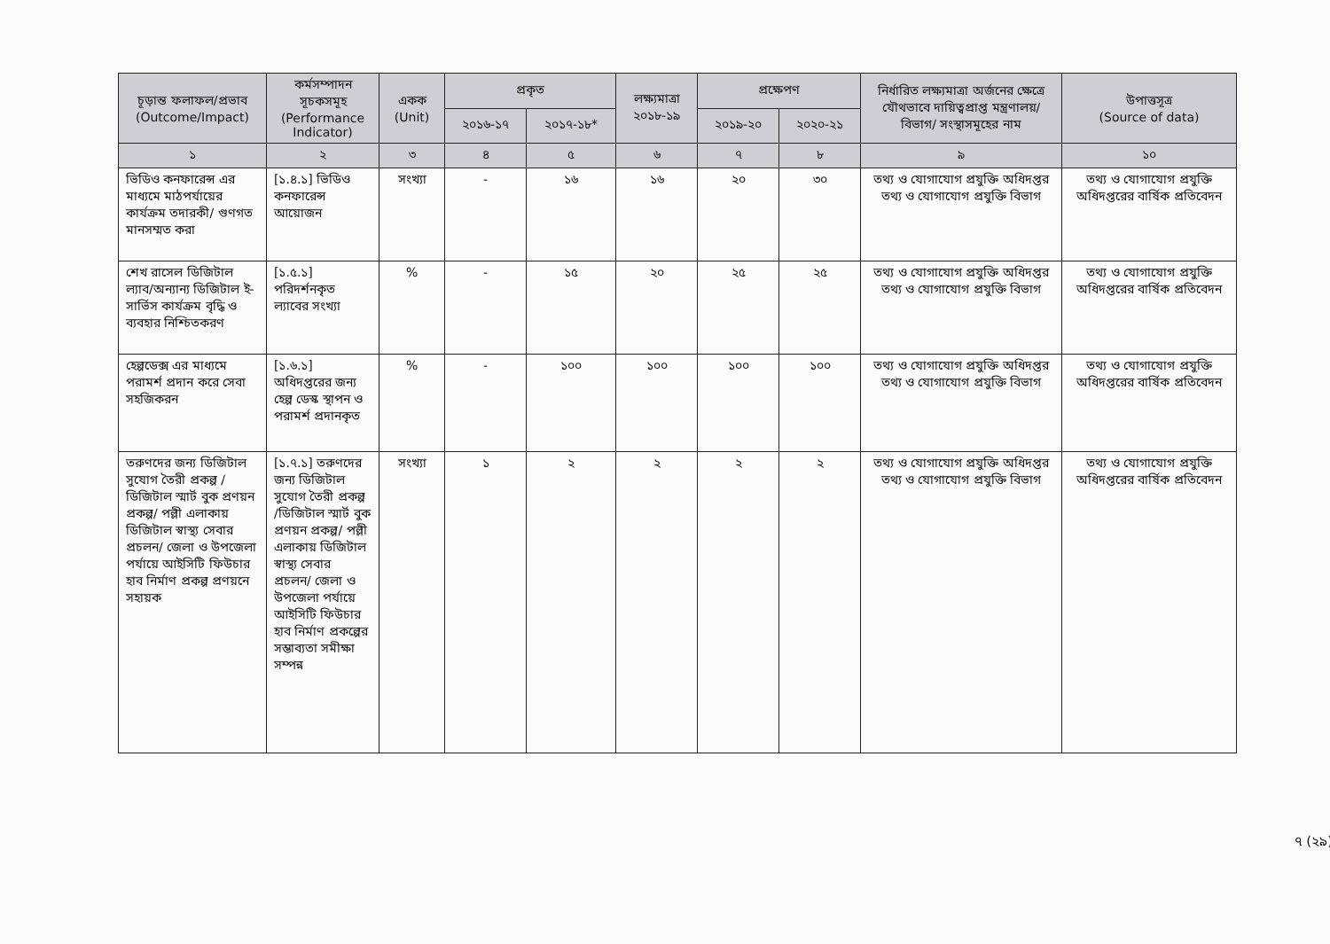| চূড়ান্ত ফলাফল/প্রভাব (Outcome/Impact) | কর্মসম্পাদন সূচকসমূহ (Performance Indicator) | একক (Unit) | প্রকৃত | | লক্ষ্যমাত্রা ২০১৮-১৯ | প্রক্ষেপণ | | নির্ধারিত লক্ষ্যমাত্রা অর্জনের ক্ষেত্রে যৌথভাবে দায়িত্বপ্রাপ্ত মন্ত্রণালয়/বিভাগ/ সংস্থাসমূহের নাম | উপাত্তসূত্র (Source of data) |
| --- | --- | --- | --- | --- | --- | --- | --- | --- | --- |
| | | | ২০১৬-১৭ | ২০১৭-১৮* | | ২০১৯-২০ | ২০২০-২১ | | |
| ১ | ২ | ৩ | ৪ | ৫ | ৬ | ৭ | ৮ | ৯ | ১০ |
| ভিডিও কনফারেন্স এর মাধ্যমে মাঠপর্যায়ের কার্যক্রম তদারকী/ গুণগত মানসম্মত করা | [১.৪.১] ভিডিও কনফারেন্স আয়োজন | সংখ্যা | - | ১৬ | ১৬ | ২০ | ৩০ | তথ্য ও যোগাযোগ প্রযুক্তি অধিদপ্তর তথ্য ও যোগাযোগ প্রযুক্তি বিভাগ | তথ্য ও যোগাযোগ প্রযুক্তি অধিদপ্তরের বার্ষিক প্রতিবেদন |
| শেখ রাসেল ডিজিটাল ল্যাব/অন্যান্য ডিজিটাল ই-সার্ভিস কার্যক্রম বৃদ্ধি ও ব্যবহার নিশ্চিতকরণ | [১.৫.১] পরিদর্শনকৃত ল্যাবের সংখ্যা | % | - | ১৫ | ২০ | ২৫ | ২৫ | তথ্য ও যোগাযোগ প্রযুক্তি অধিদপ্তর তথ্য ও যোগাযোগ প্রযুক্তি বিভাগ | তথ্য ও যোগাযোগ প্রযুক্তি অধিদপ্তরের বার্ষিক প্রতিবেদন |
| হেল্পডেক্স এর মাধ্যমে পরামর্শ প্রদান করে সেবা সহজিকরন | [১.৬.১] অধিদপ্তরের জন্য হেল্প ডেস্ক স্থাপন ও পরামর্শ প্রদানকৃত | % | - | ১০০ | ১০০ | ১০০ | ১০০ | তথ্য ও যোগাযোগ প্রযুক্তি অধিদপ্তর তথ্য ও যোগাযোগ প্রযুক্তি বিভাগ | তথ্য ও যোগাযোগ প্রযুক্তি অধিদপ্তরের বার্ষিক প্রতিবেদন |
| তরুণদের জন্য ডিজিটাল সুযোগ তৈরী প্রকল্প /ডিজিটাল স্মার্ট বুক প্রণয়ন প্রকল্প/ পল্লী এলাকায় ডিজিটাল স্বাস্থ্য সেবার প্রচলন/ জেলা ও উপজেলা পর্যায়ে আইসিটি ফিউচার হাব নির্মাণ প্রকল্প প্রণয়নে সহায়ক | [১.৭.১] তরুণদের জন্য ডিজিটাল সুযোগ তৈরী প্রকল্প /ডিজিটাল স্মার্ট বুক প্রণয়ন প্রকল্প/ পল্লী এলাকায় ডিজিটাল স্বাস্থ্য সেবার প্রচলন/ জেলা ও উপজেলা পর্যায়ে আইসিটি ফিউচার হাব নির্মাণ প্রকল্পের সম্ভাব্যতা সমীক্ষা সম্পন্ন | সংখ্যা | ১ | ২ | ২ | ২ | ২ | তথ্য ও যোগাযোগ প্রযুক্তি অধিদপ্তর তথ্য ও যোগাযোগ প্রযুক্তি বিভাগ | তথ্য ও যোগাযোগ প্রযুক্তি অধিদপ্তরের বার্ষিক প্রতিবেদন |
৭ (২৯)